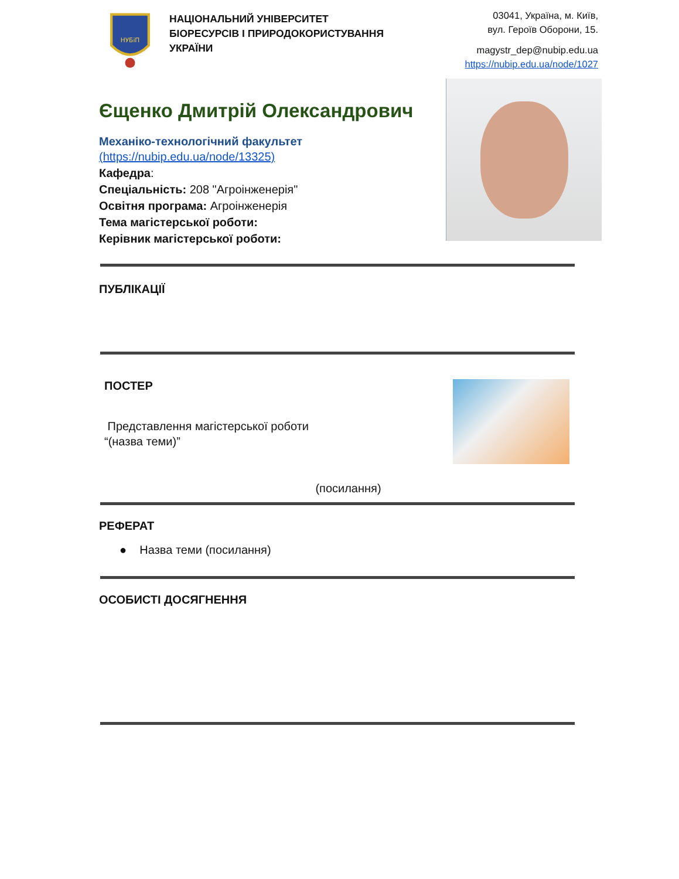НУБіП
НАЦІОНАЛЬНИЙ УНІВЕРСИТЕТ
БІОРЕСУРСІВ І ПРИРОДОКОРИСТУВАННЯ
УКРАЇНИ
03041, Україна, м. Київ,
вул. Героїв Оборони, 15.
magystr_dep@nubip.edu.ua
https://nubip.edu.ua/node/1027
Єщенко Дмитрій Олександрович
Механіко-технологічний факультет
(https://nubip.edu.ua/node/13325)
Кафедра:
Спеціальність: 208 "Агроінженерія"
Освітня програма: Агроінженерія
Тема магістерської роботи:
Керівник магістерської роботи:
ПУБЛІКАЦІЇ
ПОСТЕР
Представлення магістерської роботи
“(назва теми)”
(посилання)
РЕФЕРАТ
● Назва теми (посилання)
ОСОБИСТІ ДОСЯГНЕННЯ